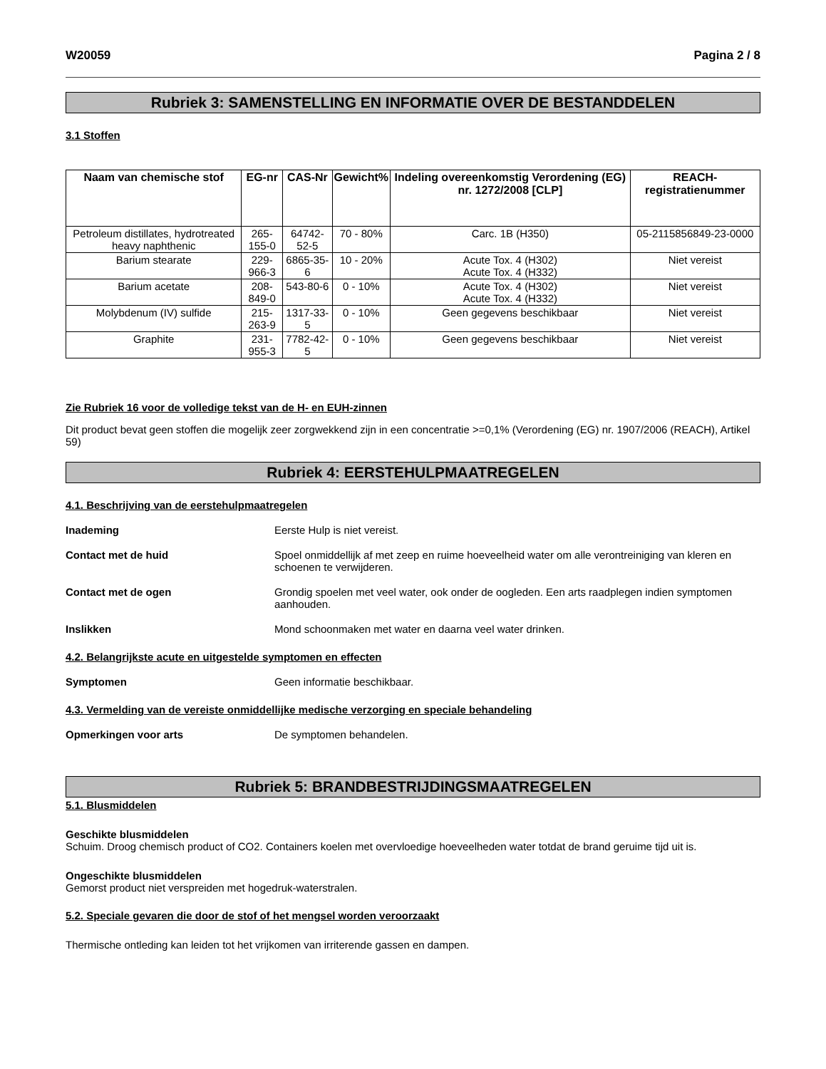W20059 Pagina 2 / 8
Rubriek 3: SAMENSTELLING EN INFORMATIE OVER DE BESTANDDELEN
3.1 Stoffen
| Naam van chemische stof | EG-nr | CAS-Nr | Gewicht% | Indeling overeenkomstig Verordening (EG) nr. 1272/2008 [CLP] | REACH-registratienummer |
| --- | --- | --- | --- | --- | --- |
| Petroleum distillates, hydrotreated heavy naphthenic | 265-155-0 | 64742-52-5 | 70 - 80% | Carc. 1B (H350) | 05-2115856849-23-0000 |
| Barium stearate | 229-966-3 | 6865-35-6 | 10 - 20% | Acute Tox. 4 (H302) Acute Tox. 4 (H332) | Niet vereist |
| Barium acetate | 208-849-0 | 543-80-6 | 0 - 10% | Acute Tox. 4 (H302) Acute Tox. 4 (H332) | Niet vereist |
| Molybdenum (IV) sulfide | 215-263-9 | 1317-33-5 | 0 - 10% | Geen gegevens beschikbaar | Niet vereist |
| Graphite | 231-955-3 | 7782-42-5 | 0 - 10% | Geen gegevens beschikbaar | Niet vereist |
Zie Rubriek 16 voor de volledige tekst van de H- en EUH-zinnen
Dit product bevat geen stoffen die mogelijk zeer zorgwekkend zijn in een concentratie >=0,1% (Verordening (EG) nr. 1907/2006 (REACH), Artikel 59)
Rubriek 4: EERSTEHULPMAATREGELEN
4.1. Beschrijving van de eerstehulpmaatregelen
Inademing Eerste Hulp is niet vereist.
Contact met de huid Spoel onmiddellijk af met zeep en ruime hoeveelheid water om alle verontreiniging van kleren en schoenen te verwijderen.
Contact met de ogen Grondig spoelen met veel water, ook onder de oogleden. Een arts raadplegen indien symptomen aanhouden.
Inslikken Mond schoonmaken met water en daarna veel water drinken.
4.2. Belangrijkste acute en uitgestelde symptomen en effecten
Symptomen Geen informatie beschikbaar.
4.3. Vermelding van de vereiste onmiddellijke medische verzorging en speciale behandeling
Opmerkingen voor arts De symptomen behandelen.
Rubriek 5: BRANDBESTRIJDINGSMAATREGELEN
5.1. Blusmiddelen
Geschikte blusmiddelen
Schuim. Droog chemisch product of CO2. Containers koelen met overvloedige hoeveelheden water totdat de brand geruime tijd uit is.
Ongeschikte blusmiddelen
Gemorst product niet verspreiden met hogedruk-waterstralen.
5.2. Speciale gevaren die door de stof of het mengsel worden veroorzaakt
Thermische ontleding kan leiden tot het vrijkomen van irriterende gassen en dampen.